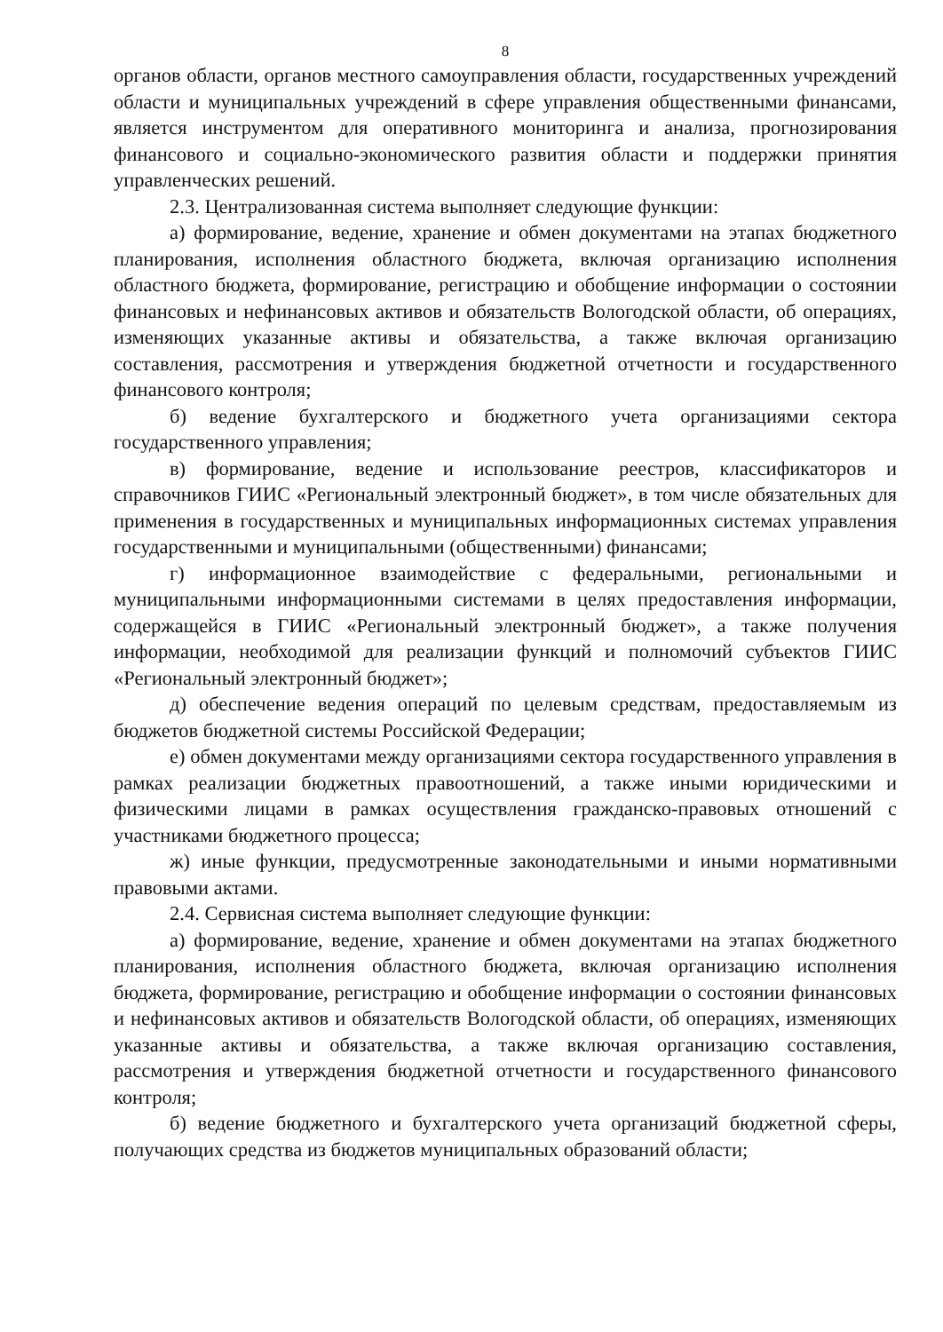8
органов области, органов местного самоуправления области, государственных учреждений области и муниципальных учреждений в сфере управления общественными финансами, является инструментом для оперативного мониторинга и анализа, прогнозирования финансового и социально-экономического развития области и поддержки принятия управленческих решений.
2.3. Централизованная система выполняет следующие функции:
а) формирование, ведение, хранение и обмен документами на этапах бюджетного планирования, исполнения областного бюджета, включая организацию исполнения областного бюджета, формирование, регистрацию и обобщение информации о состоянии финансовых и нефинансовых активов и обязательств Вологодской области, об операциях, изменяющих указанные активы и обязательства, а также включая организацию составления, рассмотрения и утверждения бюджетной отчетности и государственного финансового контроля;
б) ведение бухгалтерского и бюджетного учета организациями сектора государственного управления;
в) формирование, ведение и использование реестров, классификаторов и справочников ГИИС «Региональный электронный бюджет», в том числе обязательных для применения в государственных и муниципальных информационных системах управления государственными и муниципальными (общественными) финансами;
г) информационное взаимодействие с федеральными, региональными и муниципальными информационными системами в целях предоставления информации, содержащейся в ГИИС «Региональный электронный бюджет», а также получения информации, необходимой для реализации функций и полномочий субъектов ГИИС «Региональный электронный бюджет»;
д) обеспечение ведения операций по целевым средствам, предоставляемым из бюджетов бюджетной системы Российской Федерации;
е) обмен документами между организациями сектора государственного управления в рамках реализации бюджетных правоотношений, а также иными юридическими и физическими лицами в рамках осуществления гражданско-правовых отношений с участниками бюджетного процесса;
ж) иные функции, предусмотренные законодательными и иными нормативными правовыми актами.
2.4. Сервисная система выполняет следующие функции:
а) формирование, ведение, хранение и обмен документами на этапах бюджетного планирования, исполнения областного бюджета, включая организацию исполнения бюджета, формирование, регистрацию и обобщение информации о состоянии финансовых и нефинансовых активов и обязательств Вологодской области, об операциях, изменяющих указанные активы и обязательства, а также включая организацию составления, рассмотрения и утверждения бюджетной отчетности и государственного финансового контроля;
б) ведение бюджетного и бухгалтерского учета организаций бюджетной сферы, получающих средства из бюджетов муниципальных образований области;